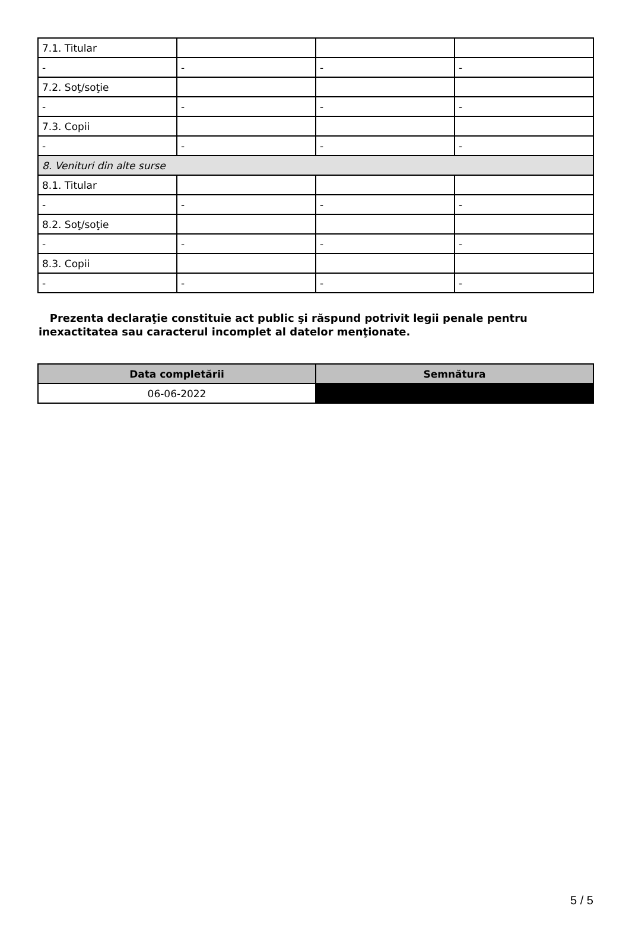| 7.1. Titular | | | |
| - | - | - | - |
| 7.2. Soţ/soţie | | | |
| - | - | - | - |
| 7.3. Copii | | | |
| - | - | - | - |
| 8. Venituri din alte surse | | | |
| 8.1. Titular | | | |
| - | - | - | - |
| 8.2. Soţ/soţie | | | |
| - | - | - | - |
| 8.3. Copii | | | |
| - | - | - | - |
Prezenta declaraţie constituie act public şi răspund potrivit legii penale pentru inexactitatea sau caracterul incomplet al datelor menţionate.
| Data completării | Semnătura |
| --- | --- |
| 06-06-2022 | |
5 / 5